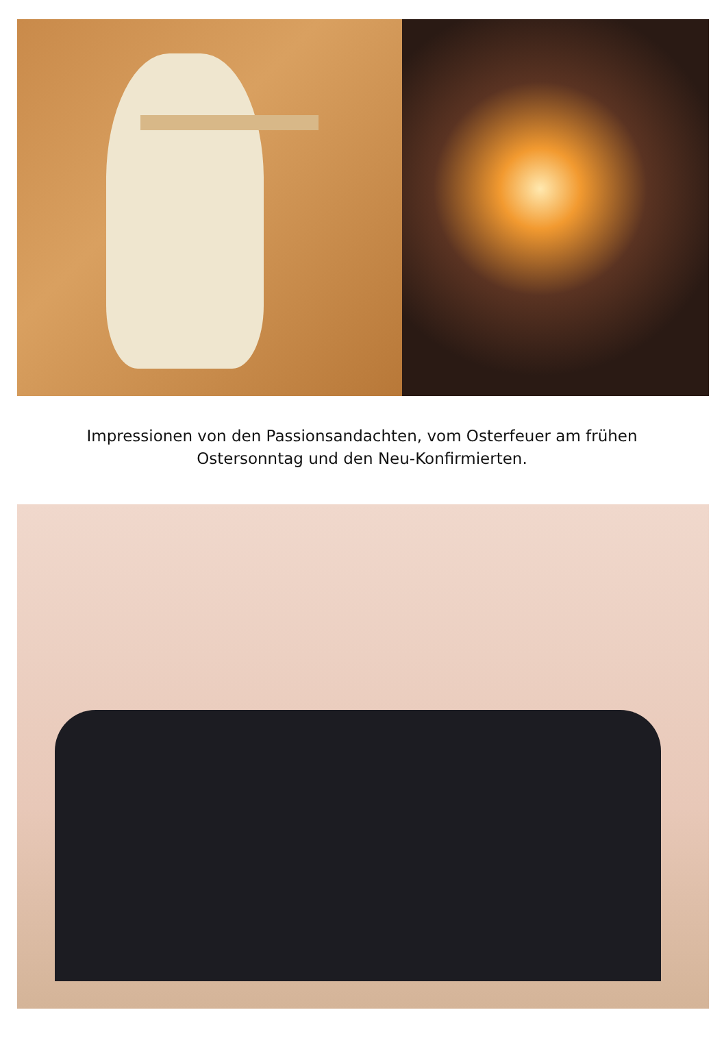Impressionen von den Passionsandachten, vom Osterfeuer am frühen
Ostersonntag und den Neu-Konfirmierten.